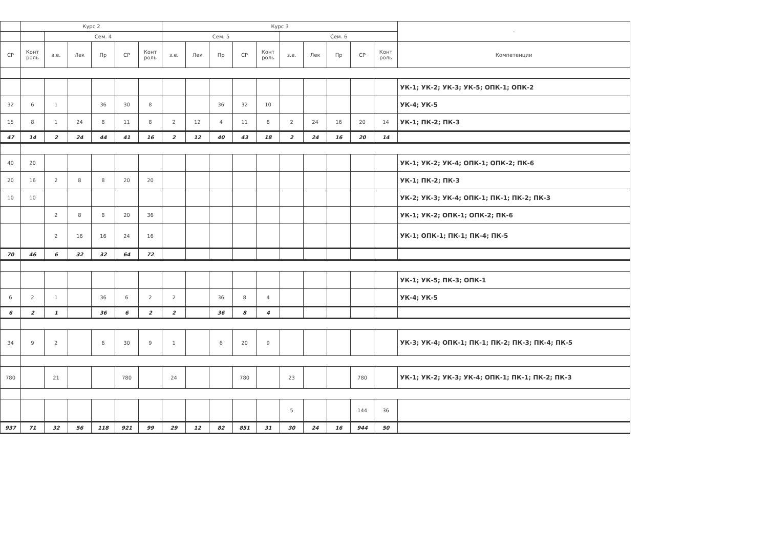| | Курс 2 | | | | | | Курс 3 | | | | | | | | | | - |
| --- | --- | --- | --- | --- | --- | --- | --- | --- | --- | --- | --- | --- | --- | --- | --- | --- | --- |
| | | Сем. 4 | | | | | Сем. 5 | | | | | Сем. 6 | | | | | |
| СР | Конт роль | з.е. | Лек | Пр | СР | Конт роль | з.е. | Лек | Пр | СР | Конт роль | з.е. | Лек | Пр | СР | Конт роль | Компетенции |
| | | | | | | | | | | | | | | | | | УК-1; УК-2; УК-3; УК-5; ОПК-1; ОПК-2 |
| 32 | 6 | 1 | | 36 | 30 | 8 | | | 36 | 32 | 10 | | | | | | УК-4; УК-5 |
| 15 | 8 | 1 | 24 | 8 | 11 | 8 | 2 | 12 | 4 | 11 | 8 | 2 | 24 | 16 | 20 | 14 | УК-1; ПК-2; ПК-3 |
| 47 | 14 | 2 | 24 | 44 | 41 | 16 | 2 | 12 | 40 | 43 | 18 | 2 | 24 | 16 | 20 | 14 | |
| 40 | 20 | | | | | | | | | | | | | | | | УК-1; УК-2; УК-4; ОПК-1; ОПК-2; ПК-6 |
| 20 | 16 | 2 | 8 | 8 | 20 | 20 | | | | | | | | | | | УК-1; ПК-2; ПК-3 |
| 10 | 10 | | | | | | | | | | | | | | | | УК-2; УК-3; УК-4; ОПК-1; ПК-1; ПК-2; ПК-3 |
| | | 2 | 8 | 8 | 20 | 36 | | | | | | | | | | | УК-1; УК-2; ОПК-1; ОПК-2; ПК-6 |
| | | 2 | 16 | 16 | 24 | 16 | | | | | | | | | | | УК-1; ОПК-1; ПК-1; ПК-4; ПК-5 |
| 70 | 46 | 6 | 32 | 32 | 64 | 72 | | | | | | | | | | | |
| | | | | | | | | | | | | | | | | | УК-1; УК-5; ПК-3; ОПК-1 |
| 6 | 2 | 1 | | 36 | 6 | 2 | 2 | | 36 | 8 | 4 | | | | | | УК-4; УК-5 |
| 6 | 2 | 1 | | 36 | 6 | 2 | 2 | | 36 | 8 | 4 | | | | | | |
| 34 | 9 | 2 | | 6 | 30 | 9 | 1 | | 6 | 20 | 9 | | | | | | УК-3; УК-4; ОПК-1; ПК-1; ПК-2; ПК-3; ПК-4; ПК-5 |
| 780 | | 21 | | | 780 | | 24 | | | 780 | | 23 | | | 780 | | УК-1; УК-2; УК-3; УК-4; ОПК-1; ПК-1; ПК-2; ПК-3 |
| | | | | | | | | | | | | 5 | | | 144 | 36 | |
| 937 | 71 | 32 | 56 | 118 | 921 | 99 | 29 | 12 | 82 | 851 | 31 | 30 | 24 | 16 | 944 | 50 | |